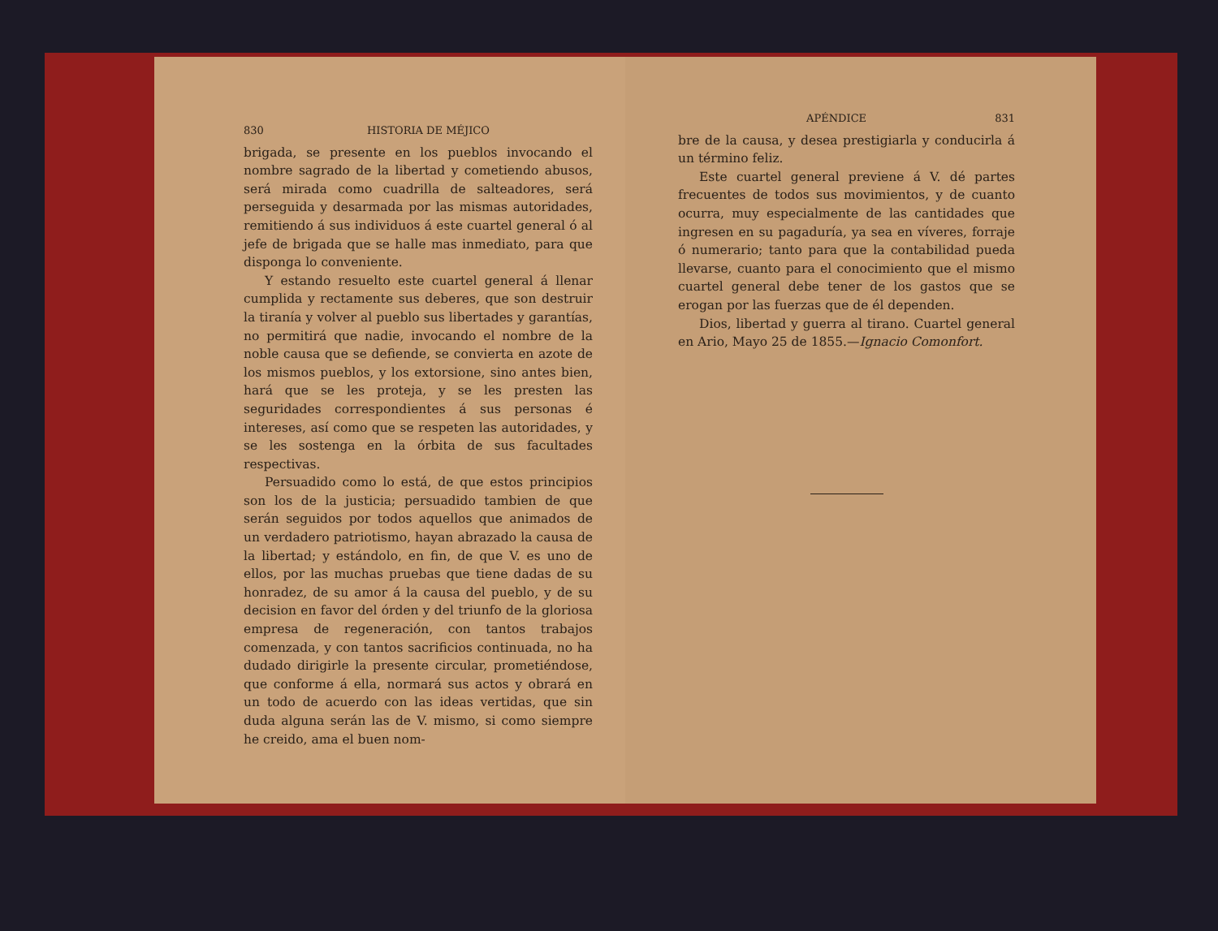830 HISTORIA DE MÉJICO
brigada, se presente en los pueblos invocando el nombre sagrado de la libertad y cometiendo abusos, será mirada como cuadrilla de salteadores, será perseguida y desarmada por las mismas autoridades, remitiendo á sus individuos á este cuartel general ó al jefe de brigada que se halle mas inmediato, para que disponga lo conveniente.
Y estando resuelto este cuartel general á llenar cumplida y rectamente sus deberes, que son destruir la tiranía y volver al pueblo sus libertades y garantías, no permitirá que nadie, invocando el nombre de la noble causa que se defiende, se convierta en azote de los mismos pueblos, y los extorsione, sino antes bien, hará que se les proteja, y se les presten las seguridades correspondientes á sus personas é intereses, así como que se respeten las autoridades, y se les sostenga en la órbita de sus facultades respectivas.
Persuadido como lo está, de que estos principios son los de la justicia; persuadido tambien de que serán seguidos por todos aquellos que animados de un verdadero patriotismo, hayan abrazado la causa de la libertad; y estándolo, en fin, de que V. es uno de ellos, por las muchas pruebas que tiene dadas de su honradez, de su amor á la causa del pueblo, y de su decision en favor del órden y del triunfo de la gloriosa empresa de regeneración, con tantos trabajos comenzada, y con tantos sacrificios continuada, no ha dudado dirigirle la presente circular, prometiéndose, que conforme á ella, normará sus actos y obrará en un todo de acuerdo con las ideas vertidas, que sin duda alguna serán las de V. mismo, si como siempre he creido, ama el buen nom-
APÉNDICE 831
bre de la causa, y desea prestigiarla y conducirla á un término feliz.
Este cuartel general previene á V. dé partes frecuentes de todos sus movimientos, y de cuanto ocurra, muy especialmente de las cantidades que ingresen en su pagaduría, ya sea en víveres, forraje ó numerario; tanto para que la contabilidad pueda llevarse, cuanto para el conocimiento que el mismo cuartel general debe tener de los gastos que se erogan por las fuerzas que de él dependen.
Dios, libertad y guerra al tirano. Cuartel general en Ario, Mayo 25 de 1855.—Ignacio Comonfort.